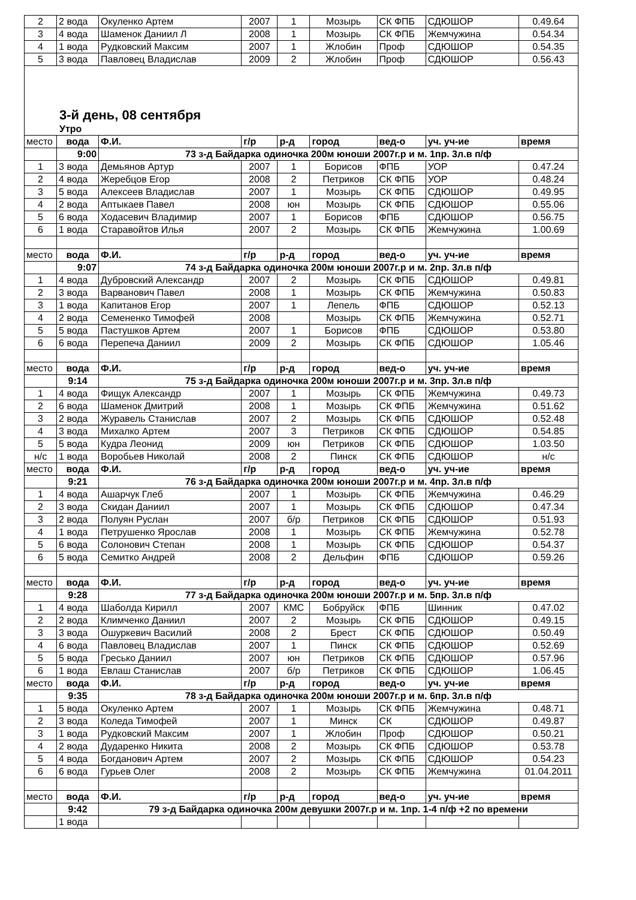| 2 | 2 вода | Окуленко Артем | 2007 | 1 | Мозырь | СК ФПБ | СДЮШОР | 0.49.64 |
| 3 | 4 вода | Шаменок Даниил Л | 2008 | 1 | Мозырь | СК ФПБ | Жемчужина | 0.54.34 |
| 4 | 1 вода | Рудковский Максим | 2007 | 1 | Жлобин | Проф | СДЮШОР | 0.54.35 |
| 5 | 3 вода | Павловец Владислав | 2009 | 2 | Жлобин | Проф | СДЮШОР | 0.56.43 |
| 3-й день, 08 сентября | | | | | | | | |
| Утро | | | | | | | | |
| место | вода | Ф.И. | г/р | р-д | город | вед-о | уч. уч-ие | время |
| | 9:00 | 73 з-д Байдарка одиночка 200м юноши 2007г.р и м. 1пр. 3л.в п/ф | | | | | | |
| 1 | 3 вода | Демьянов Артур | 2007 | 1 | Борисов | ФПБ | УОР | 0.47.24 |
| 2 | 4 вода | Жеребцов Егор | 2008 | 2 | Петриков | СК ФПБ | УОР | 0.48.24 |
| 3 | 5 вода | Алексеев Владислав | 2007 | 1 | Мозырь | СК ФПБ | СДЮШОР | 0.49.95 |
| 4 | 2 вода | Аптыкаев Павел | 2008 | юн | Мозырь | СК ФПБ | СДЮШОР | 0.55.06 |
| 5 | 6 вода | Ходасевич Владимир | 2007 | 1 | Борисов | ФПБ | СДЮШОР | 0.56.75 |
| 6 | 1 вода | Старавойтов Илья | 2007 | 2 | Мозырь | СК ФПБ | Жемчужина | 1.00.69 |
| место | вода | Ф.И. | г/р | р-д | город | вед-о | уч. уч-ие | время |
| | 9:07 | 74 з-д Байдарка одиночка 200м юноши 2007г.р и м. 2пр. 3л.в п/ф | | | | | | |
| 1 | 4 вода | Дубровский Александр | 2007 | 2 | Мозырь | СК ФПБ | СДЮШОР | 0.49.81 |
| 2 | 3 вода | Варванович Павел | 2008 | 1 | Мозырь | СК ФПБ | Жемчужина | 0.50.83 |
| 3 | 1 вода | Капитанов Егор | 2007 | 1 | Лепель | ФПБ | СДЮШОР | 0.52.13 |
| 4 | 2 вода | Семененко Тимофей | 2008 | | Мозырь | СК ФПБ | Жемчужина | 0.52.71 |
| 5 | 5 вода | Пастушков Артем | 2007 | 1 | Борисов | ФПБ | СДЮШОР | 0.53.80 |
| 6 | 6 вода | Перепеча Даниил | 2009 | 2 | Мозырь | СК ФПБ | СДЮШОР | 1.05.46 |
| место | вода | Ф.И. | г/р | р-д | город | вед-о | уч. уч-ие | время |
| | 9:14 | 75 з-д Байдарка одиночка 200м юноши 2007г.р и м. 3пр. 3л.в п/ф | | | | | | |
| 1 | 4 вода | Фищук Александр | 2007 | 1 | Мозырь | СК ФПБ | Жемчужина | 0.49.73 |
| 2 | 6 вода | Шаменок Дмитрий | 2008 | 1 | Мозырь | СК ФПБ | Жемчужина | 0.51.62 |
| 3 | 2 вода | Журавель Станислав | 2007 | 2 | Мозырь | СК ФПБ | СДЮШОР | 0.52.48 |
| 4 | 3 вода | Михалко Артем | 2007 | 3 | Петриков | СК ФПБ | СДЮШОР | 0.54.85 |
| 5 | 5 вода | Кудра Леонид | 2009 | юн | Петриков | СК ФПБ | СДЮШОР | 1.03.50 |
| н/с | 1 вода | Воробьев Николай | 2008 | 2 | Пинск | СК ФПБ | СДЮШОР | н/с |
| место | вода | Ф.И. | г/р | р-д | город | вед-о | уч. уч-ие | время |
| | 9:21 | 76 з-д Байдарка одиночка 200м юноши 2007г.р и м. 4пр. 3л.в п/ф | | | | | | |
| 1 | 4 вода | Ашарчук Глеб | 2007 | 1 | Мозырь | СК ФПБ | Жемчужина | 0.46.29 |
| 2 | 3 вода | Скидан Даниил | 2007 | 1 | Мозырь | СК ФПБ | СДЮШОР | 0.47.34 |
| 3 | 2 вода | Полуян Руслан | 2007 | б/р | Петриков | СК ФПБ | СДЮШОР | 0.51.93 |
| 4 | 1 вода | Петрушенко Ярослав | 2008 | 1 | Мозырь | СК ФПБ | Жемчужина | 0.52.78 |
| 5 | 6 вода | Солонович Степан | 2008 | 1 | Мозырь | СК ФПБ | СДЮШОР | 0.54.37 |
| 6 | 5 вода | Семитко Андрей | 2008 | 2 | Дельфин | ФПБ | СДЮШОР | 0.59.26 |
| место | вода | Ф.И. | г/р | р-д | город | вед-о | уч. уч-ие | время |
| | 9:28 | 77 з-д Байдарка одиночка 200м юноши 2007г.р и м. 5пр. 3л.в п/ф | | | | | | |
| 1 | 4 вода | Шаболда Кирилл | 2007 | КМС | Бобруйск | ФПБ | Шинник | 0.47.02 |
| 2 | 2 вода | Климченко Даниил | 2007 | 2 | Мозырь | СК ФПБ | СДЮШОР | 0.49.15 |
| 3 | 3 вода | Ошуркевич Василий | 2008 | 2 | Брест | СК ФПБ | СДЮШОР | 0.50.49 |
| 4 | 6 вода | Павловец Владислав | 2007 | 1 | Пинск | СК ФПБ | СДЮШОР | 0.52.69 |
| 5 | 5 вода | Гресько Даниил | 2007 | юн | Петриков | СК ФПБ | СДЮШОР | 0.57.96 |
| 6 | 1 вода | Евлаш Станислав | 2007 | б/р | Петриков | СК ФПБ | СДЮШОР | 1.06.45 |
| место | вода | Ф.И. | г/р | р-д | город | вед-о | уч. уч-ие | время |
| | 9:35 | 78 з-д Байдарка одиночка 200м юноши 2007г.р и м. 6пр. 3л.в п/ф | | | | | | |
| 1 | 5 вода | Окуленко Артем | 2007 | 1 | Мозырь | СК ФПБ | Жемчужина | 0.48.71 |
| 2 | 3 вода | Коледа Тимофей | 2007 | 1 | Минск | СК | СДЮШОР | 0.49.87 |
| 3 | 1 вода | Рудковский Максим | 2007 | 1 | Жлобин | Проф | СДЮШОР | 0.50.21 |
| 4 | 2 вода | Дударенко Никита | 2008 | 2 | Мозырь | СК ФПБ | СДЮШОР | 0.53.78 |
| 5 | 4 вода | Богданович Артем | 2007 | 2 | Мозырь | СК ФПБ | СДЮШОР | 0.54.23 |
| 6 | 6 вода | Гурьев Олег | 2008 | 2 | Мозырь | СК ФПБ | Жемчужина | 01.04.2011 |
| место | вода | Ф.И. | г/р | р-д | город | вед-о | уч. уч-ие | время |
| | 9:42 | 79 з-д Байдарка одиночка 200м девушки 2007г.р и м. 1пр. 1-4 п/ф +2 по времени | | | | | | |
| | 1 вода | | | | | | | |